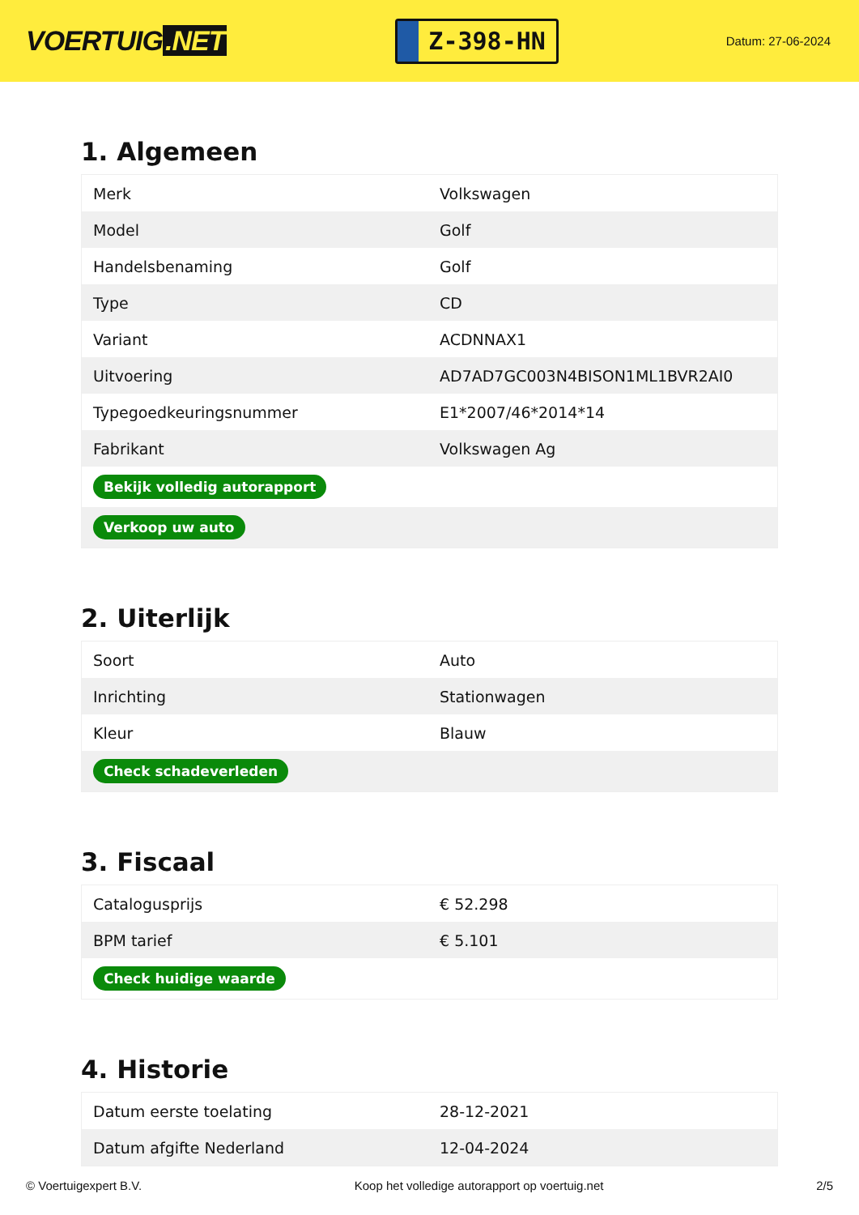VOERTUIG.NET
Z-398-HN
Datum: 27-06-2024
1. Algemeen
| Merk | Volkswagen |
| Model | Golf |
| Handelsbenaming | Golf |
| Type | CD |
| Variant | ACDNNAX1 |
| Uitvoering | AD7AD7GC003N4BISON1ML1BVR2AI0 |
| Typegoedkeuringsnummer | E1*2007/46*2014*14 |
| Fabrikant | Volkswagen Ag |
| Bekijk volledig autorapport | |
| Verkoop uw auto | |
2. Uiterlijk
| Soort | Auto |
| Inrichting | Stationwagen |
| Kleur | Blauw |
| Check schadeverleden | |
3. Fiscaal
| Catalogusprijs | € 52.298 |
| BPM tarief | € 5.101 |
| Check huidige waarde | |
4. Historie
| Datum eerste toelating | 28-12-2021 |
| Datum afgifte Nederland | 12-04-2024 |
© Voertuigexpert B.V. Koop het volledige autorapport op voertuig.net 2/5